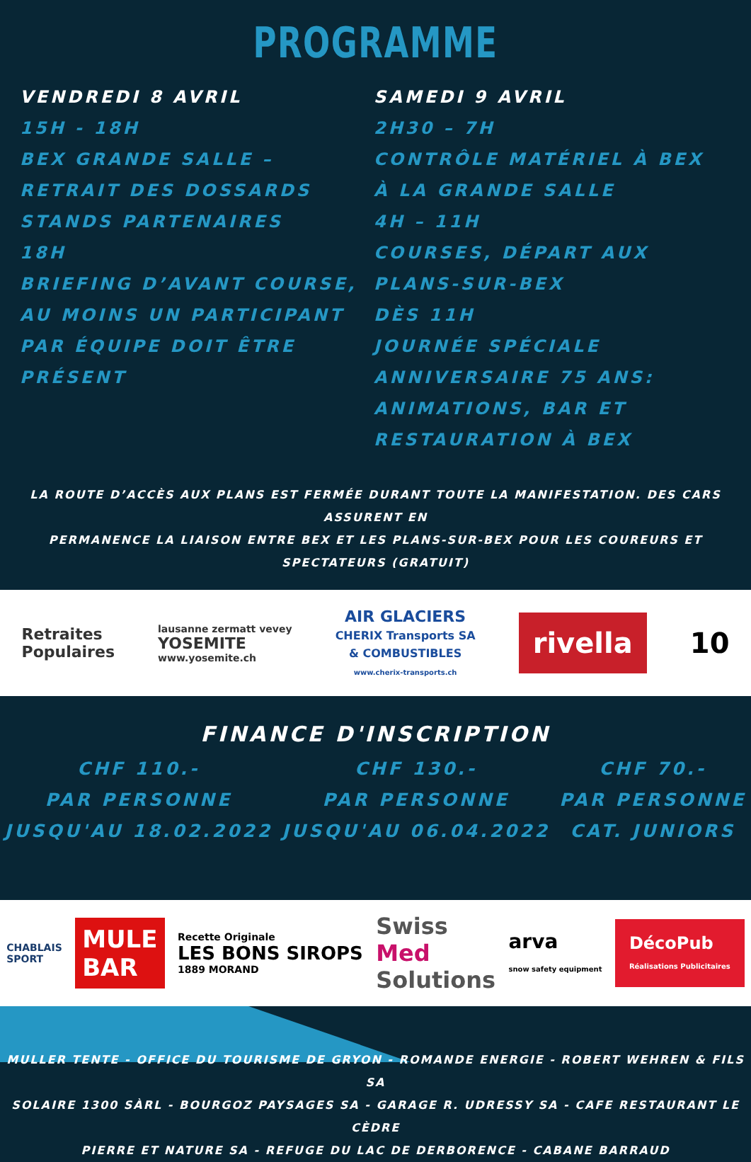PROGRAMME
VENDREDI 8 AVRIL
15H - 18H
BEX GRANDE SALLE – RETRAIT DES DOSSARDS
STANDS PARTENAIRES
18H
BRIEFING D’AVANT COURSE, AU MOINS UN PARTICIPANT PAR ÉQUIPE DOIT ÊTRE PRÉSENT
SAMEDI 9 AVRIL
2H30 – 7H
CONTRÔLE MATÉRIEL À BEX À LA GRANDE SALLE
4H – 11H
COURSES, DÉPART AUX PLANS-SUR-BEX
DÈS 11H
JOURNÉE SPÉCIALE ANNIVERSAIRE 75 ANS: ANIMATIONS, BAR ET RESTAURATION À BEX
LA ROUTE D’ACCÈS AUX PLANS EST FERMÉE DURANT TOUTE LA MANIFESTATION. DES CARS ASSURENT EN
PERMANENCE LA LIAISON ENTRE BEX ET LES PLANS-SUR-BEX POUR LES COUREURS ET SPECTATEURS (GRATUIT)
Retraites
Populaires lausanne zermatt vevey
YOSEMITE
www.yosemite.ch AIR GLACIERS
CHERIX Transports SA
& COMBUSTIBLES
www.cherix-transports.ch rivella 10
FINANCE D'INSCRIPTION
CHF 110.-
PAR PERSONNE
JUSQU'AU 18.02.2022
CHF 130.-
PAR PERSONNE
JUSQU'AU 06.04.2022
CHF 70.-
PAR PERSONNE
CAT. JUNIORS
CHABLAIS
SPORT MULE
BAR Recette Originale
LES BONS SIROPS
1889 MORAND Swiss
Med
Solutions arva
snow safety equipment DécoPub
Réalisations Publicitaires
MULLER TENTE - OFFICE DU TOURISME DE GRYON - ROMANDE ENERGIE - ROBERT WEHREN & FILS SA
SOLAIRE 1300 SÀRL - BOURGOZ PAYSAGES SA - GARAGE R. UDRESSY SA - CAFE RESTAURANT LE CÈDRE
PIERRE ET NATURE SA - REFUGE DU LAC DE DERBORENCE - CABANE BARRAUD